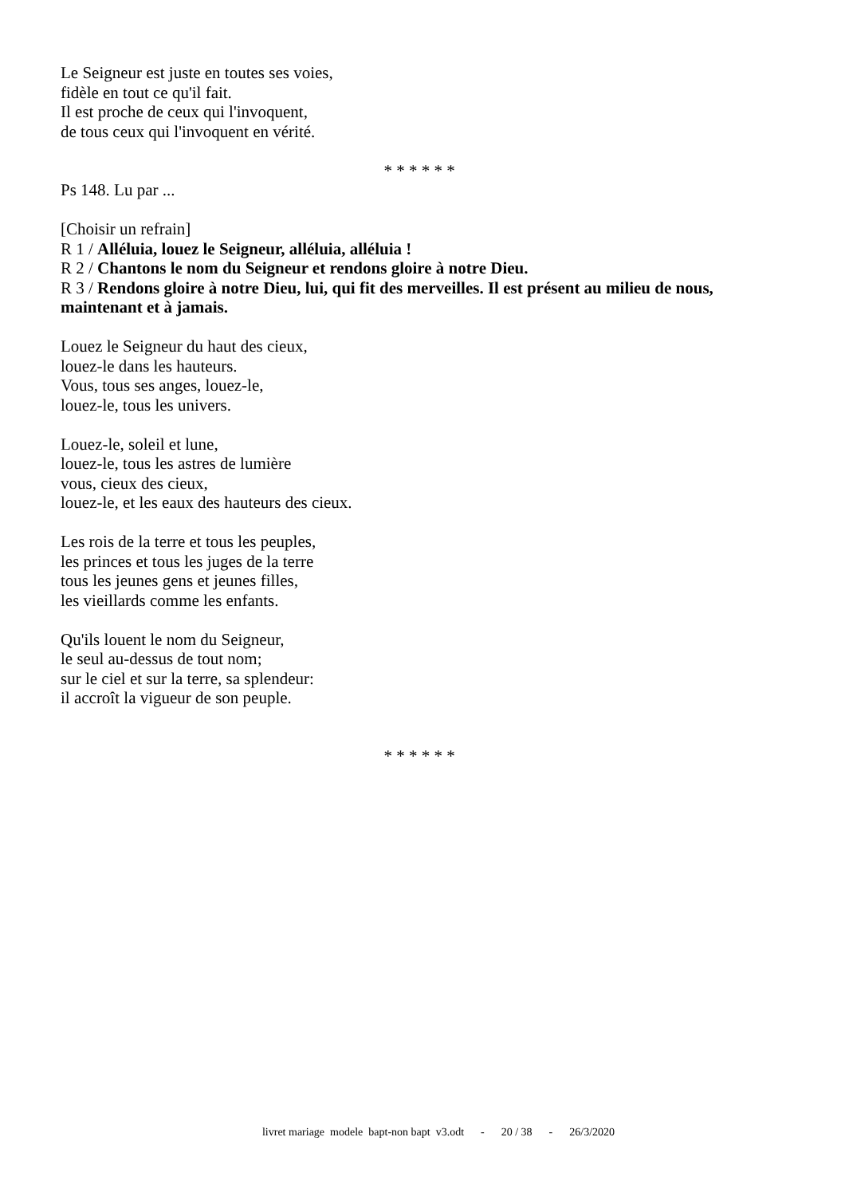Le Seigneur est juste en toutes ses voies,
fidèle en tout ce qu'il fait.
Il est proche de ceux qui l'invoquent,
de tous ceux qui l'invoquent en vérité.
* * * * * *
Ps 148. Lu par ...
[Choisir un refrain]
R 1 / Alléluia, louez le Seigneur, alléluia, alléluia !
R 2 / Chantons le nom du Seigneur et rendons gloire à notre Dieu.
R 3 / Rendons gloire à notre Dieu, lui, qui fit des merveilles. Il est présent au milieu de nous, maintenant et à jamais.
Louez le Seigneur du haut des cieux,
louez-le dans les hauteurs.
Vous, tous ses anges, louez-le,
louez-le, tous les univers.
Louez-le, soleil et lune,
louez-le, tous les astres de lumière
vous, cieux des cieux,
louez-le, et les eaux des hauteurs des cieux.
Les rois de la terre et tous les peuples,
les princes et tous les juges de la terre
tous les jeunes gens et jeunes filles,
les vieillards comme les enfants.
Qu'ils louent le nom du Seigneur,
le seul au-dessus de tout nom;
sur le ciel et sur la terre, sa splendeur:
il accroît la vigueur de son peuple.
* * * * * *
livret mariage modele bapt-non bapt v3.odt - 20 / 38 - 26/3/2020